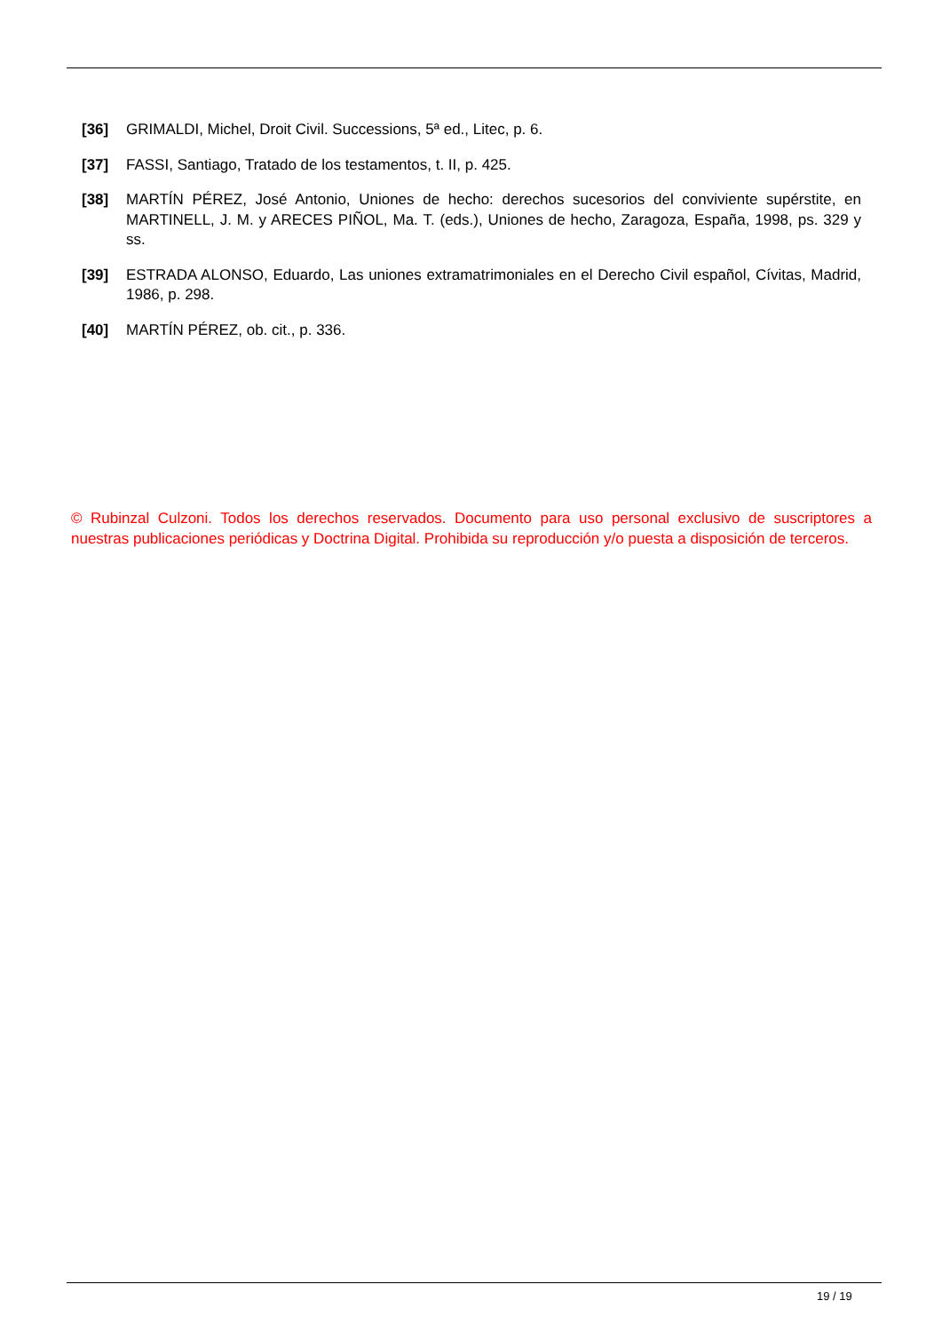[36] GRIMALDI, Michel, Droit Civil. Successions, 5ª ed., Litec, p. 6.
[37] FASSI, Santiago, Tratado de los testamentos, t. II, p. 425.
[38] MARTÍN PÉREZ, José Antonio, Uniones de hecho: derechos sucesorios del conviviente supérstite, en MARTINELL, J. M. y ARECES PIÑOL, Ma. T. (eds.), Uniones de hecho, Zaragoza, España, 1998, ps. 329 y ss.
[39] ESTRADA ALONSO, Eduardo, Las uniones extramatrimoniales en el Derecho Civil español, Cívitas, Madrid, 1986, p. 298.
[40] MARTÍN PÉREZ, ob. cit., p. 336.
© Rubinzal Culzoni. Todos los derechos reservados. Documento para uso personal exclusivo de suscriptores a nuestras publicaciones periódicas y Doctrina Digital. Prohibida su reproducción y/o puesta a disposición de terceros.
19 / 19